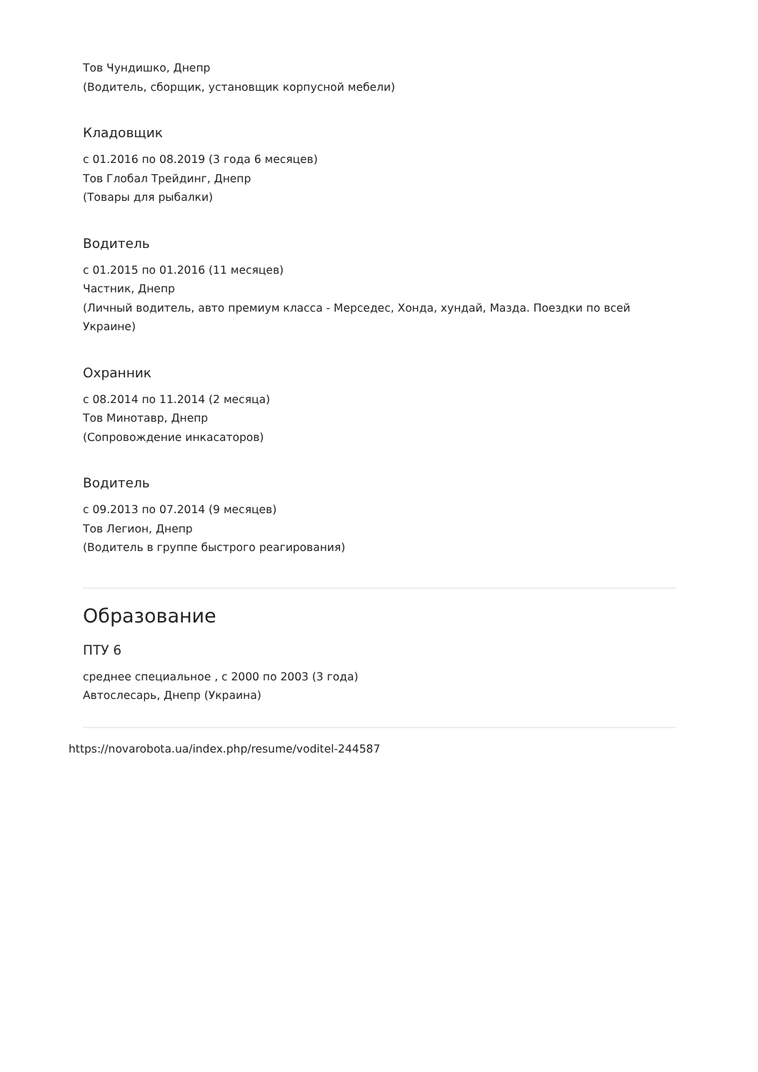Тов Чундишко, Днепр
(Водитель, сборщик, установщик корпусной мебели)
Кладовщик
с 01.2016 по 08.2019 (3 года 6 месяцев)
Тов Глобал Трейдинг, Днепр
(Товары для рыбалки)
Водитель
с 01.2015 по 01.2016 (11 месяцев)
Частник, Днепр
(Личный водитель, авто премиум класса - Мерседес, Хонда, хундай, Мазда. Поездки по всей Украине)
Охранник
с 08.2014 по 11.2014 (2 месяца)
Тов Минотавр, Днепр
(Сопровождение инкасаторов)
Водитель
с 09.2013 по 07.2014 (9 месяцев)
Тов Легион, Днепр
(Водитель в группе быстрого реагирования)
Образование
ПТУ 6
среднее специальное , с 2000 по 2003 (3 года)
Автослесарь, Днепр (Украина)
https://novarobota.ua/index.php/resume/voditel-244587